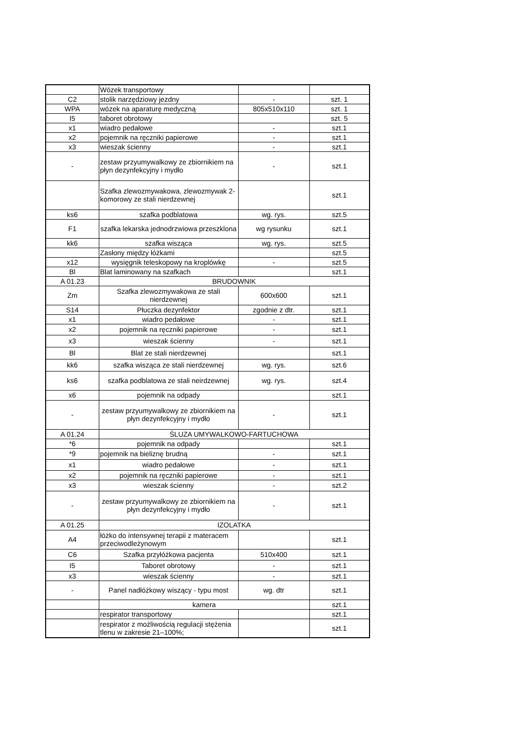| | Wózek transportowy | | |
| C2 | stolik narzędziowy jezdny | - | szt. 1 |
| WPA | wózek na aparaturę medyczną | 805x510x110 | szt. 1 |
| I5 | taboret obrotowy | | szt. 5 |
| x1 | wiadro pedałowe | - | szt.1 |
| x2 | pojemnik na ręczniki papierowe | - | szt.1 |
| x3 | wieszak ścienny | - | szt.1 |
| - | zestaw przyumywalkowy ze zbiornikiem na płyn dezynfekcyjny i mydło | - | szt.1 |
| | Szafka zlewozmywakowa, zlewozmywak 2-komorowy ze stali nierdzewnej | | szt.1 |
| ks6 | szafka podblatowa | wg. rys. | szt.5 |
| F1 | szafka lekarska jednodrzwiowa przeszklona | wg rysunku | szt.1 |
| kk6 | szafka wisząca | wg. rys. | szt.5 |
| | Zasłony między łóżkami | | szt.5 |
| x12 | wysięgnik teleskopowy na kroplówkę | - | szt.5 |
| Bl | Blat laminowany na szafkach | | szt.1 |
| A 01.23 | BRUDOWNIK | | |
| Zm | Szafka zlewozmywakowa ze stali nierdzewnej | 600x600 | szt.1 |
| S14 | Płuczka dezynfektor | zgodnie z dtr. | szt.1 |
| x1 | wiadro pedałowe | - | szt.1 |
| x2 | pojemnik na ręczniki papierowe | - | szt.1 |
| x3 | wieszak ścienny | - | szt.1 |
| Bl | Blat ze stali nierdzewnej | | szt.1 |
| kk6 | szafka wisząca ze stali nierdzewnej | wg. rys. | szt.6 |
| ks6 | szafka podblatowa ze stali neirdzewnej | wg. rys. | szt.4 |
| x6 | pojemnik na odpady | | szt.1 |
| - | zestaw przyumywalkowy ze zbiornikiem na płyn dezynfekcyjny i mydło | - | szt.1 |
| A 01.24 | ŚLUZA UMYWALKOWO-FARTUCHOWA | | |
| *6 | pojemnik na odpady | | szt.1 |
| *9 | pojemnik na bieliznę brudną | - | szt.1 |
| x1 | wiadro pedałowe | - | szt.1 |
| x2 | pojemnik na ręczniki papierowe | - | szt.1 |
| x3 | wieszak ścienny | - | szt.2 |
| - | zestaw przyumywalkowy ze zbiornikiem na płyn dezynfekcyjny i mydło | - | szt.1 |
| A 01.25 | IZOLATKA | | |
| A4 | łóżko do intensywnej terapii z materacem przeciwodleżynowym | | szt.1 |
| C6 | Szafka przyłóżkowa pacjenta | 510x400 | szt.1 |
| I5 | Taboret obrotowy | - | szt.1 |
| x3 | wieszak ścienny | - | szt.1 |
| - | Panel nadłóżkowy wiszący - typu most | wg. dtr | szt.1 |
| | kamera | | szt.1 |
| | respirator transportowy | | szt.1 |
| | respirator z możliwością regulacji stężenia tlenu w zakresie 21–100%; | | szt.1 |